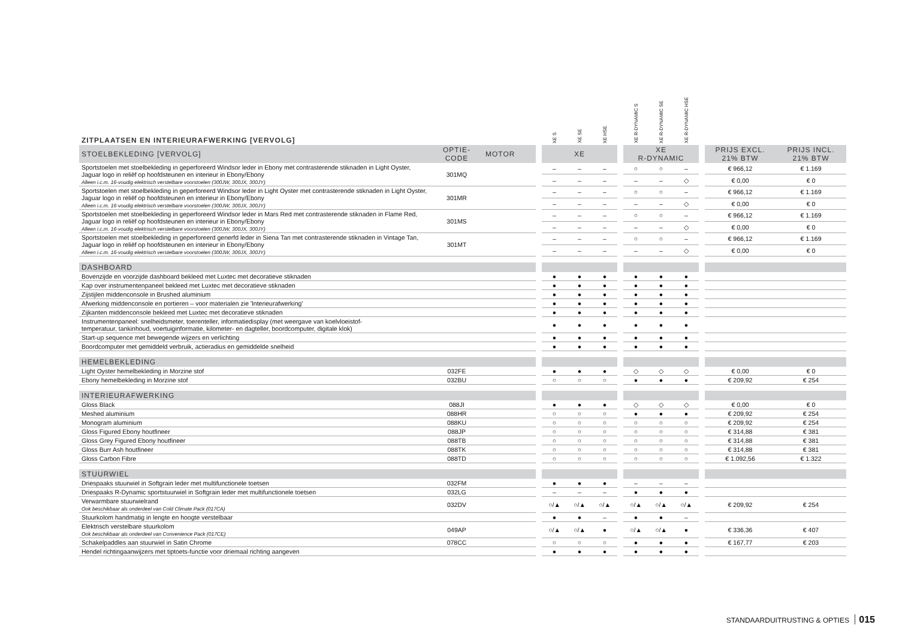| ZITPLAATSEN EN INTERIEURAFWERKING [VERVOLG] | | | | XE S | XE SE | XE HSE | | XE R-DYNAMIC S | XE R-DYNAMIC SE | XE R-DYNAMIC HSE | | | |
| STOELBEKLEDING [VERVOLG] | OPTIE- CODE | MOTOR | | XE | | | | XE R-DYNAMIC | | | | PRIJS EXCL. 21% BTW | PRIJS INCL. 21% BTW |
| Sportstoelen met stoelbekleding in geperforeerd Windsor leder in Ebony met contrasterende stiknaden in Light Oyster, Jaguar logo in reliëf op hoofdsteunen en interieur in Ebony/Ebony Alleen i.c.m. 16-voudig elektrisch verstelbare voorstoelen (300JW, 300JX, 300JY) | 301MQ | | | – | – | – | | ○ | ○ | – | | € 966,12 | € 1.169 |
| | | | | – | – | – | | – | – | ◇ | | € 0,00 | € 0 |
| Sportstoelen met stoelbekleding in geperforeerd Windsor leder in Light Oyster met contrasterende stiknaden in Light Oyster, Jaguar logo in reliëf op hoofdsteunen en interieur in Ebony/Ebony Alleen i.c.m. 16-voudig elektrisch verstelbare voorstoelen (300JW, 300JX, 300JY) | 301MR | | | – | – | – | | ○ | ○ | – | | € 966,12 | € 1.169 |
| | | | | – | – | – | | – | – | ◇ | | € 0,00 | € 0 |
| Sportstoelen met stoelbekleding in geperforeerd Windsor leder in Mars Red met contrasterende stiknaden in Flame Red, Jaguar logo in reliëf op hoofdsteunen en interieur in Ebony/Ebony Alleen i.c.m. 16-voudig elektrisch verstelbare voorstoelen (300JW, 300JX, 300JY) | 301MS | | | – | – | – | | ○ | ○ | – | | € 966,12 | € 1.169 |
| | | | | – | – | – | | – | – | ◇ | | € 0,00 | € 0 |
| Sportstoelen met stoelbekleding in geperforeerd generfd leder in Siena Tan met contrasterende stiknaden in Vintage Tan, Jaguar logo in reliëf op hoofdsteunen en interieur in Ebony/Ebony Alleen i.c.m. 16-voudig elektrisch verstelbare voorstoelen (300JW, 300JX, 300JY) | 301MT | | | – | – | – | | ○ | ○ | – | | € 966,12 | € 1.169 |
| | | | | – | – | – | | – | – | ◇ | | € 0,00 | € 0 |
| DASHBOARD | | | | | | | | | | | | | |
| Bovenzijde en voorzijde dashboard bekleed met Luxtec met decoratieve stiknaden | | | | ● | ● | ● | | ● | ● | ● | | | |
| Kap over instrumentenpaneel bekleed met Luxtec met decoratieve stiknaden | | | | ● | ● | ● | | ● | ● | ● | | | |
| Zijstijlen middenconsole in Brushed aluminium | | | | ● | ● | ● | | ● | ● | ● | | | |
| Afwerking middenconsole en portieren – voor materialen zie 'Interieurafwerking' | | | | ● | ● | ● | | ● | ● | ● | | | |
| Zijkanten middenconsole bekleed met Luxtec met decoratieve stiknaden | | | | ● | ● | ● | | ● | ● | ● | | | |
| Instrumentenpaneel: snelheidsmeter, toerenteller, informatiedisplay (met weergave van koelvloeistof- temperatuur, tankinhoud, voertuiginformatie, kilometer- en dagteller, boordcomputer, digitale klok) | | | | ● | ● | ● | | ● | ● | ● | | | |
| Start-up sequence met bewegende wijzers en verlichting | | | | ● | ● | ● | | ● | ● | ● | | | |
| Boordcomputer met gemiddeld verbruik, actieradius en gemiddelde snelheid | | | | ● | ● | ● | | ● | ● | ● | | | |
| HEMELBEKLEDING | | | | | | | | | | | | | |
| Light Oyster hemelbekleding in Morzine stof | 032FE | | | ● | ● | ● | | ◇ | ◇ | ◇ | | € 0,00 | € 0 |
| Ebony hemelbekleding in Morzine stof | 032BU | | | ○ | ○ | ○ | | ● | ● | ● | | € 209,92 | € 254 |
| INTERIEURAFWERKING | | | | | | | | | | | | | |
| Gloss Black | 088JI | | | ● | ● | ● | | ◇ | ◇ | ◇ | | € 0,00 | € 0 |
| Meshed aluminium | 088HR | | | ○ | ○ | ○ | | ● | ● | ● | | € 209,92 | € 254 |
| Monogram aluminium | 088KU | | | ○ | ○ | ○ | | ○ | ○ | ○ | | € 209,92 | € 254 |
| Gloss Figured Ebony houtfineer | 088JP | | | ○ | ○ | ○ | | ○ | ○ | ○ | | € 314,88 | € 381 |
| Gloss Grey Figured Ebony houtfineer | 088TB | | | ○ | ○ | ○ | | ○ | ○ | ○ | | € 314,88 | € 381 |
| Gloss Burr Ash houtfineer | 088TK | | | ○ | ○ | ○ | | ○ | ○ | ○ | | € 314,88 | € 381 |
| Gloss Carbon Fibre | 088TD | | | ○ | ○ | ○ | | ○ | ○ | ○ | | € 1.092,56 | € 1.322 |
| STUURWIEL | | | | | | | | | | | | | |
| Driespaaks stuurwiel in Softgrain leder met multifunctionele toetsen | 032FM | | | ● | ● | ● | | – | – | – | | | |
| Driespaaks R-Dynamic sportstuurwiel in Softgrain leder met multifunctionele toetsen | 032LG | | | – | – | – | | ● | ● | ● | | | |
| Verwarmbare stuurwielrand Ook beschikbaar als onderdeel van Cold Climate Pack (017CA) | 032DV | | | ○/▲ | ○/▲ | ○/▲ | | ○/▲ | ○/▲ | ○/▲ | | € 209,92 | € 254 |
| Stuurkolom handmatig in lengte en hoogte verstelbaar | | | | ● | ● | – | | ● | ● | – | | | |
| Elektrisch verstelbare stuurkolom Ook beschikbaar als onderdeel van Convenience Pack (017CE) | 049AP | | | ○/▲ | ○/▲ | ● | | ○/▲ | ○/▲ | ● | | € 336,36 | € 407 |
| Schakelpaddles aan stuurwiel in Satin Chrome | 078CC | | | ○ | ○ | ○ | | ● | ● | ● | | € 167,77 | € 203 |
| Hendel richtingaanwijzers met tiptoets-functie voor driemaal richting aangeven | | | | ● | ● | ● | | ● | ● | ● | | | |
STANDAARDUITRUSTING & OPTIES 015